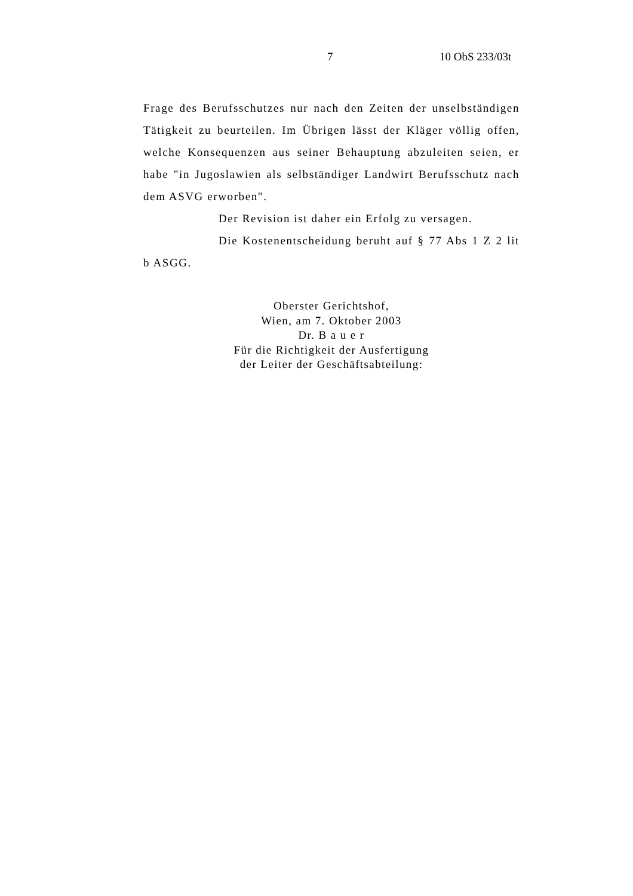7 10 ObS 233/03t
Frage des Berufsschutzes nur nach den Zeiten der unselbständigen Tätigkeit zu beurteilen. Im Übrigen lässt der Kläger völlig offen, welche Konsequenzen aus seiner Behauptung abzuleiten seien, er habe "in Jugoslawien als selbständiger Landwirt Berufsschutz nach dem ASVG erworben".
Der Revision ist daher ein Erfolg zu versagen.
Die Kostenentscheidung beruht auf § 77 Abs 1 Z 2 lit b ASGG.
Oberster Gerichtshof,
Wien, am 7. Oktober 2003
Dr. B a u e r
Für die Richtigkeit der Ausfertigung
der Leiter der Geschäftsabteilung: